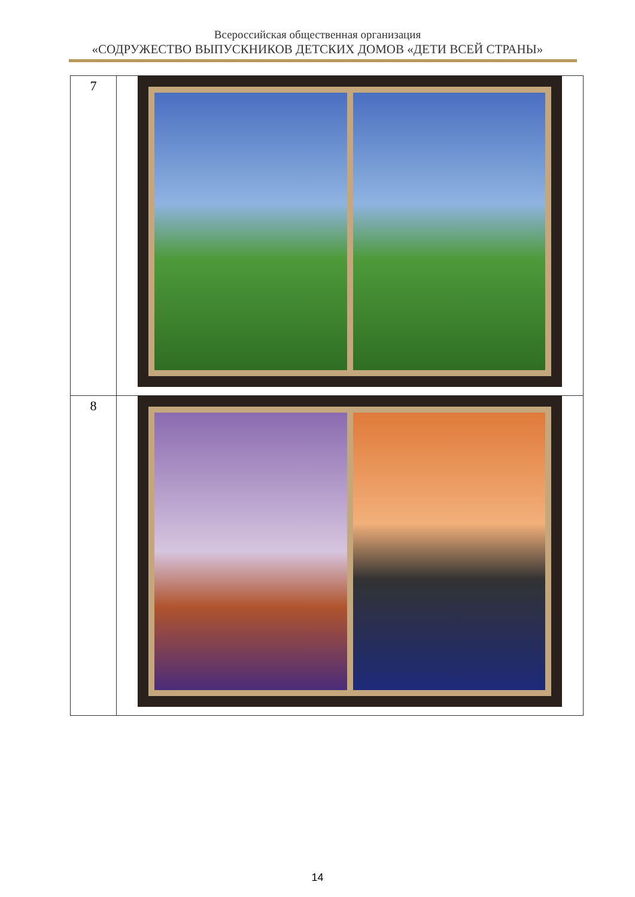Всероссийская общественная организация
«СОДРУЖЕСТВО ВЫПУСКНИКОВ ДЕТСКИХ ДОМОВ «ДЕТИ ВСЕЙ СТРАНЫ»
| 7 | |
| 8 | |
14